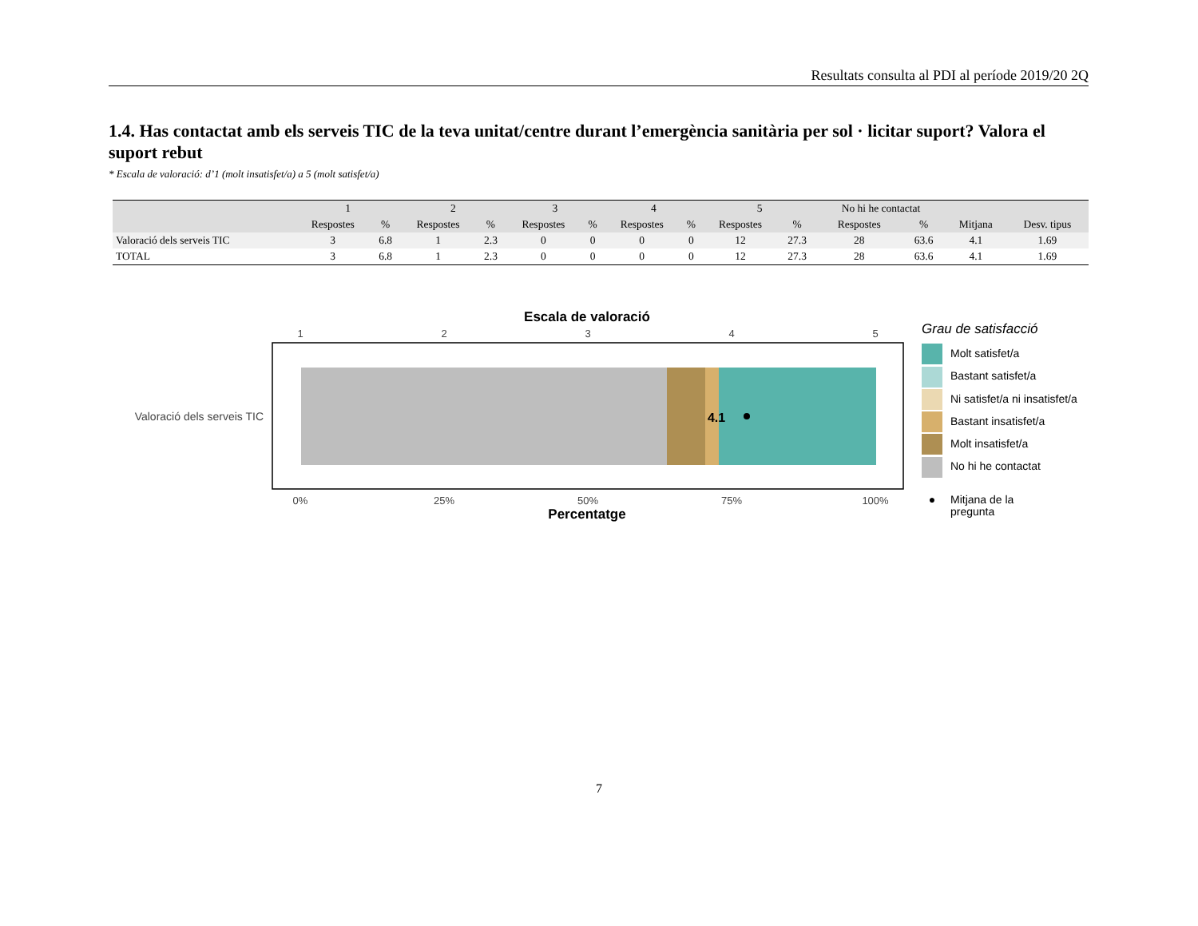Resultats consulta al PDI al període 2019/20 2Q
1.4. Has contactat amb els serveis TIC de la teva unitat/centre durant l’emergència sanitària per sol · licitar suport? Valora el suport rebut
* Escala de valoració: d’1 (molt insatisfet/a) a 5 (molt satisfet/a)
| | 1 | | 2 | | 3 | | 4 | | 5 | | No hi he contactat | | | |
| --- | --- | --- | --- | --- | --- | --- | --- | --- | --- | --- | --- | --- | --- | --- |
| | Respostes | % | Respostes | % | Respostes | % | Respostes | % | Respostes | % | Respostes | % | Mitjana | Desv. tipus |
| Valoració dels serveis TIC | 3 | 6.8 | 1 | 2.3 | 0 | 0 | 0 | 0 | 12 | 27.3 | 28 | 63.6 | 4.1 | 1.69 |
| TOTAL | 3 | 6.8 | 1 | 2.3 | 0 | 0 | 0 | 0 | 12 | 27.3 | 28 | 63.6 | 4.1 | 1.69 |
Escala de valoració
1
2
3
4
5
0%
25%
50%
75%
100%
4.1
Valoració dels serveis TIC
Percentatge
Grau de satisfacció
Molt satisfet/a
Bastant satisfet/a
Ni satisfet/a ni insatisfet/a
Bastant insatisfet/a
Molt insatisfet/a
No hi he contactat
● Mitjana de la
pregunta
7